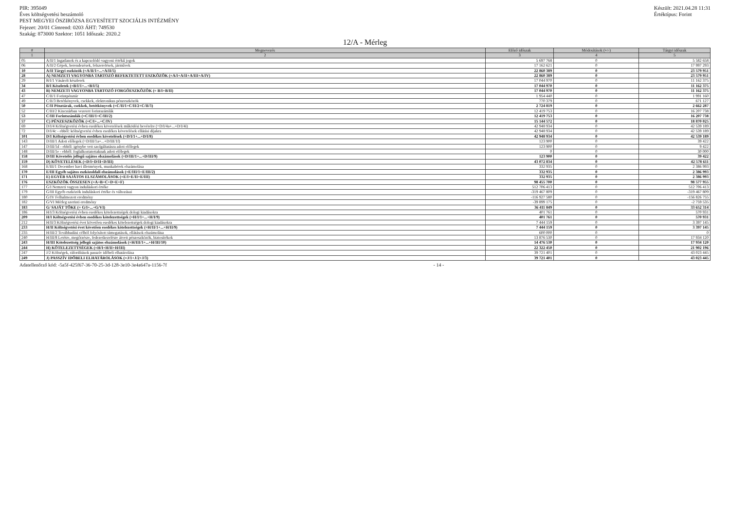PIR: 395049
Éves költségvetési beszámoló
PEST MEGYEI ÖSZIRÓZSA EGYESÍTETT SZOCIÁLIS INTÉZMÉNY
Fejezet: 20/01 Címrend: 0203 ÁHT: 749530
Szakág: 873000 Szektor: 1051 Időszak: 2020.2
Készült: 2021.04.28 11:31
Értéktípus: Forint
12/A - Mérleg
| # | Megnevezés | Előző időszak | Módosítások (+/-) | Tárgyi időszak |
| --- | --- | --- | --- | --- |
| 1 | 2 | 3 | 4 | 5 |
| 05 | A/II/1 Ingatlanok és a kapcsolódó vagyoni értékű jogok | 5 697 768 | 0 | 5 582 658 |
| 06 | A/II/2 Gépek, berendezések, felszerelések, járművek | 17 162 621 | 0 | 17 997 293 |
| 10 | A/II Tárgyi eszközök (=A/II/1+...+A/II/5) | 22 860 389 | 0 | 23 579 951 |
| 28 | A) NEMZETI VAGYONBA TARTOZÓ BEFEKTETETT ESZKÖZÖK (=A/I+A/II+A/III+A/IV) | 22 860 389 | 0 | 23 579 951 |
| 29 | B/I/1 Vásárolt készletek | 17 044 970 | 0 | 11 162 375 |
| 34 | B/I Készletek (=B/I/1+...+B/I/5) | 17 044 970 | 0 | 11 162 375 |
| 43 | B) NEMZETI VAGYONBA TARTOZÓ FORGÓESZKÖZÖK (= B/I+B/II) | 17 044 970 | 0 | 11 162 375 |
| 47 | C/II/1 Forintpénztár | 1 954 440 | 0 | 1 991 160 |
| 49 | C/II/3 Betétkönyvek, csekkek, elektronikus pénzeszközök | 770 379 | 0 | 671 127 |
| 50 | C/II Pénztárak, csekkek, betétkönyvek (=C/II/1+C/II/2+C/II/3) | 2 724 819 | 0 | 2 662 287 |
| 52 | C/III/2 Kincstárban vezetett forintszámlák | 12 419 753 | 0 | 16 207 738 |
| 53 | C/III Forintszámlák (=C/III/1+C/III/2) | 12 419 753 | 0 | 16 207 738 |
| 57 | C) PÉNZESZKÖZÖK (=C/I+...+C/IV) | 15 144 572 | 0 | 18 870 025 |
| 69 | D/I/4 Költségvetési évben esedékes követelések működési bevételre (=D/I/4a+...+D/I/4i) | 42 948 934 | 0 | 42 539 189 |
| 72 | D/I/4c - ebből: költségvetési évben esedékes követelések ellátási díjakra | 42 948 934 | 0 | 42 539 189 |
| 101 | D/I Költségvetési évben esedékes követelések (=D/I/1+...+D/I/8) | 42 948 934 | 0 | 42 539 189 |
| 143 | D/III/1 Adott előlegek (=D/III/1a+...+D/III/1f) | 123 900 | 0 | 39 422 |
| 147 | D/III/1d - ebből: igénybe vett szolgáltatásra adott előlegek | 123 900 | 0 | 9 422 |
| 148 | D/III/1e - ebből: foglalkoztatottaknak adott előlegek | 0 | 0 | 30 000 |
| 158 | D/III Követelés jellegű sajátos elszámolások (=D/III/1+...+D/III/9) | 123 900 | 0 | 39 422 |
| 159 | D) KÖVETELÉSEK (=D/I+D/II+D/III) | 43 072 834 | 0 | 42 578 611 |
| 168 | E/III/1 December havi illetmények, munkabérek elszámolása | 332 935 | 0 | 2 386 993 |
| 170 | E/III Egyéb sajátos eszközoldali elszámolások (=E/III/1+E/III/2) | 332 935 | 0 | 2 386 993 |
| 171 | E) EGYÉB SAJÁTOS ELSZÁMOLÁSOK (=E/I+E/II+E/III) | 332 935 | 0 | 2 386 993 |
| 176 | ESZKÖZÖK ÖSSZESEN (=A+B+C+D+E+F) | 98 455 700 | 0 | 98 577 955 |
| 177 | G/I Nemzeti vagyon induláskori értéke | 512 706 413 | 0 | 512 706 413 |
| 179 | G/III Egyéb eszközök induláskori értéke és változásai | -319 467 809 | 0 | -319 467 809 |
| 180 | G/IV Felhalmozott eredmény | -116 927 580 | 0 | -156 826 755 |
| 182 | G/VI Mérleg szerinti eredmény | -39 899 175 | 0 | -2 759 535 |
| 183 | G/ SAJÁT TŐKE (= G/I+...+G/VI) | 36 411 849 | 0 | 33 652 314 |
| 186 | H/I/3 Költségvetési évben esedékes kötelezettségek dologi kiadásokra | 401 761 | 0 | 570 931 |
| 209 | H/I Költségvetési évben esedékes kötelezettségek (=H/I/1+...+H/I/9) | 401 761 | 0 | 570 931 |
| 212 | H/II/3 Költségvetési évet követően esedékes kötelezettségek dologi kiadásokra | 7 444 159 | 0 | 3 397 145 |
| 233 | H/II Költségvetési évet követően esedékes kötelezettségek (=H/II/1+...+H/II/9) | 7 444 159 | 0 | 3 397 145 |
| 235 | H/III/2 Továbbadási célból folyósított támogatások, ellátások elszámolása | 600 000 | 0 | 0 |
| 240 | H/III/8 Letétre, megőrzésre, fedezetkezelésre átvett pénzeszközök, biztosítékok | 13 876 530 | 0 | 17 934 120 |
| 243 | H/III Kötelezettség jellegű sajátos elszámolások (=H/III/1+...+H/III/10) | 14 476 530 | 0 | 17 934 120 |
| 244 | H) KÖTELEZETTSÉGEK (=H/I+H/II+H/III) | 22 322 450 | 0 | 21 902 196 |
| 247 | J/2 Költségek, ráfordítások passzív időbeli elhatárolása | 39 721 401 | 0 | 43 023 445 |
| 249 | J) PASSZÍV IDŐBELI ELHATÁROLÁSOK (=J/1+J/2+J/3) | 39 721 401 | 0 | 43 023 445 |
Adatellenőrző kód: -5a5f-425f67-36-70-25-3d-128-3e10-3e4a647a-1156-7f - 14 -